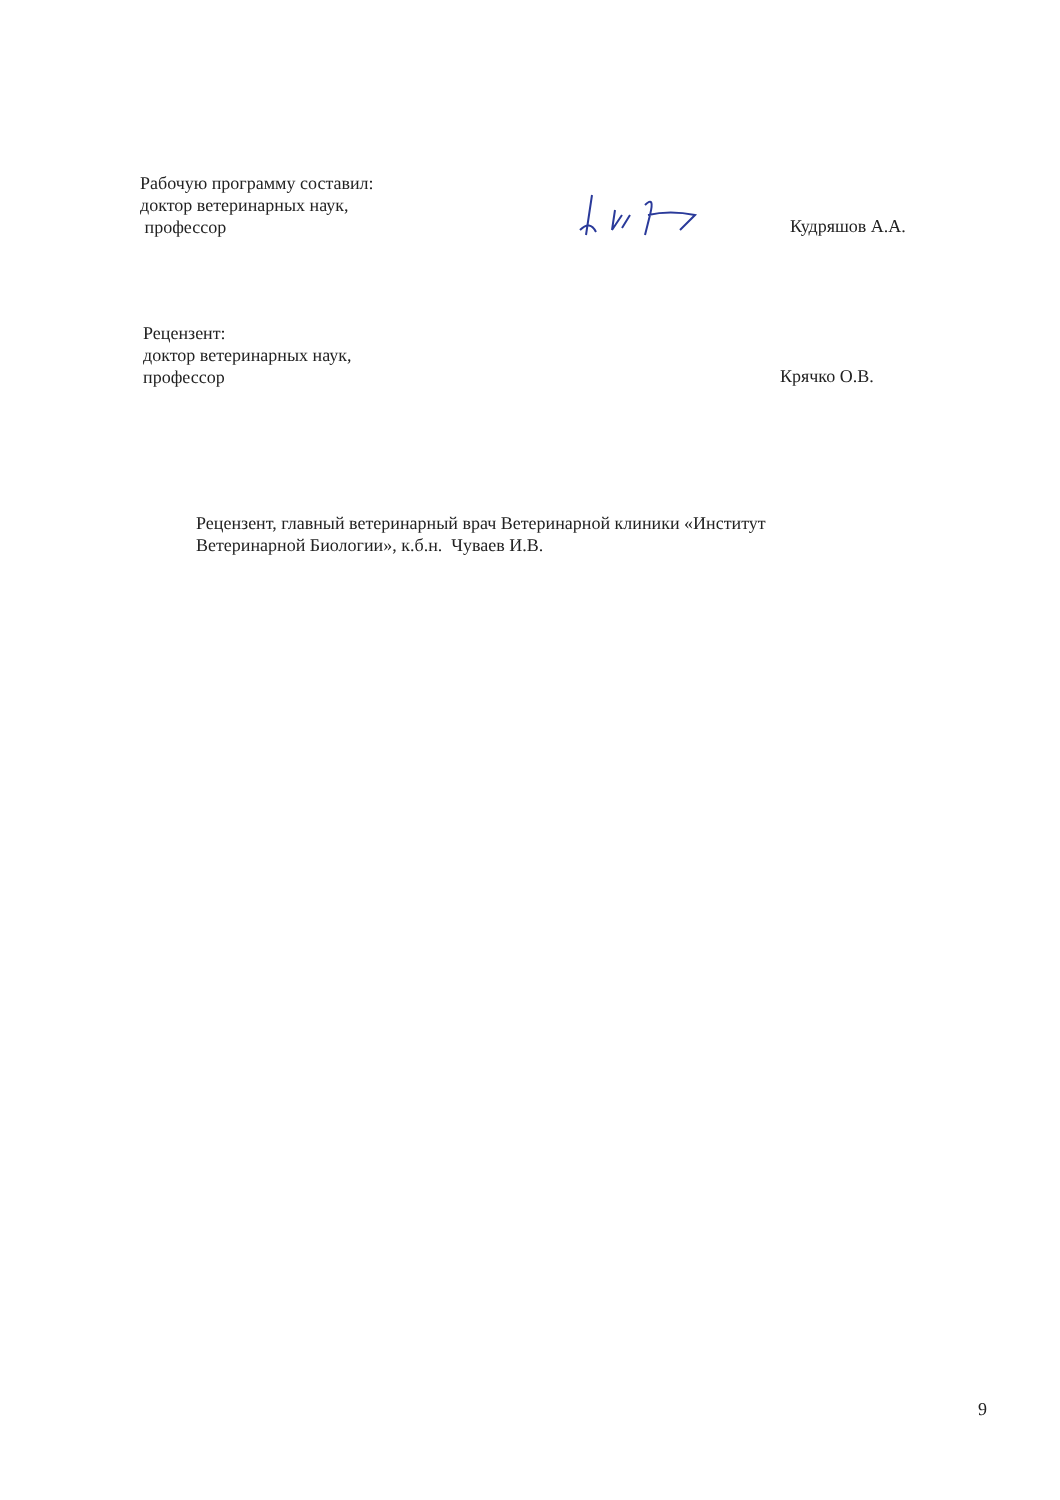Рабочую программу составил:
доктор ветеринарных наук,
профессор
Кудряшов А.А.
Рецензент:
доктор ветеринарных наук,
профессор
Крячко О.В.
Рецензент, главный ветеринарный врач Ветеринарной клиники «Институт
Ветеринарной Биологии», к.б.н. Чуваев И.В.
9